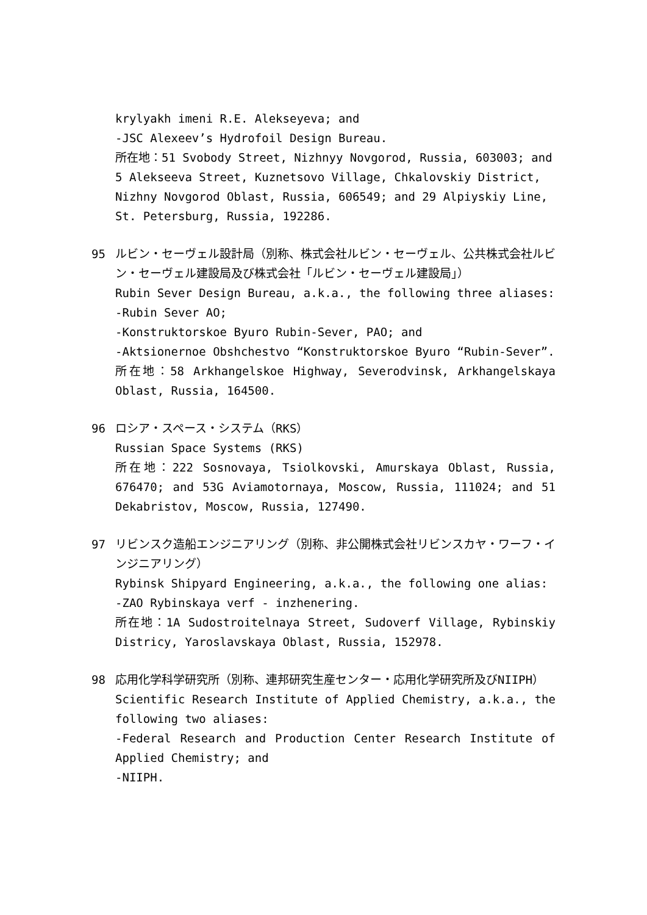krylyakh imeni R.E. Alekseyeva; and
-JSC Alexeev’s Hydrofoil Design Bureau.
所在地：51 Svobody Street, Nizhnyy Novgorod, Russia, 603003; and 5 Alekseeva Street, Kuznetsovo Village, Chkalovskiy District, Nizhny Novgorod Oblast, Russia, 606549; and 29 Alpiyskiy Line, St. Petersburg, Russia, 192286.
95 ルビン・セーヴェル設計局（別称、株式会社ルビン・セーヴェル、公共株式会社ルビン・セーヴェル建設局及び株式会社「ルビン・セーヴェル建設局」）
Rubin Sever Design Bureau, a.k.a., the following three aliases:
-Rubin Sever AO;
-Konstruktorskoe Byuro Rubin-Sever, PAO; and
-Aktsionernoe Obshchestvo “Konstruktorskoe Byuro “Rubin-Sever”.
所在地：58 Arkhangelskoe Highway, Severodvinsk, Arkhangelskaya Oblast, Russia, 164500.
96 ロシア・スペース・システム（RKS）
Russian Space Systems (RKS)
所在地：222 Sosnovaya, Tsiolkovski, Amurskaya Oblast, Russia, 676470; and 53G Aviamotornaya, Moscow, Russia, 111024; and 51 Dekabristov, Moscow, Russia, 127490.
97 リビンスク造船エンジニアリング（別称、非公開株式会社リビンスカヤ・ワーフ・インジニアリング）
Rybinsk Shipyard Engineering, a.k.a., the following one alias:
-ZAO Rybinskaya verf - inzhenering.
所在地：1A Sudostroitelnaya Street, Sudoverf Village, Rybinskiy Districy, Yaroslavskaya Oblast, Russia, 152978.
98 応用化学科学研究所（別称、連邦研究生産センター・応用化学研究所及びNIIPH）
Scientific Research Institute of Applied Chemistry, a.k.a., the following two aliases:
-Federal Research and Production Center Research Institute of Applied Chemistry; and
-NIIPH.